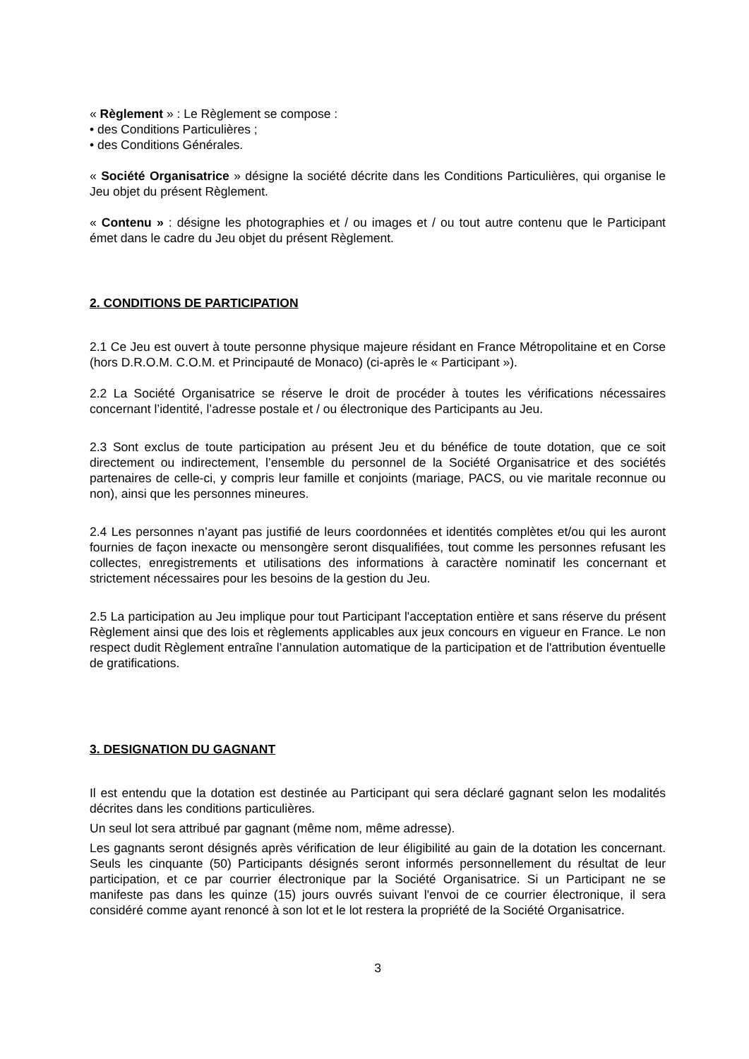« Règlement » : Le Règlement se compose :
• des Conditions Particulières ;
• des Conditions Générales.
« Société Organisatrice » désigne la société décrite dans les Conditions Particulières, qui organise le Jeu objet du présent Règlement.
« Contenu » : désigne les photographies et / ou images et / ou tout autre contenu que le Participant émet dans le cadre du Jeu objet du présent Règlement.
2. CONDITIONS DE PARTICIPATION
2.1 Ce Jeu est ouvert à toute personne physique majeure résidant en France Métropolitaine et en Corse (hors D.R.O.M. C.O.M. et Principauté de Monaco) (ci-après le « Participant »).
2.2 La Société Organisatrice se réserve le droit de procéder à toutes les vérifications nécessaires concernant l’identité, l’adresse postale et / ou électronique des Participants au Jeu.
2.3 Sont exclus de toute participation au présent Jeu et du bénéfice de toute dotation, que ce soit directement ou indirectement, l’ensemble du personnel de la Société Organisatrice et des sociétés partenaires de celle-ci, y compris leur famille et conjoints (mariage, PACS, ou vie maritale reconnue ou non), ainsi que les personnes mineures.
2.4 Les personnes n’ayant pas justifié de leurs coordonnées et identités complètes et/ou qui les auront fournies de façon inexacte ou mensongère seront disqualifiées, tout comme les personnes refusant les collectes, enregistrements et utilisations des informations à caractère nominatif les concernant et strictement nécessaires pour les besoins de la gestion du Jeu.
2.5 La participation au Jeu implique pour tout Participant l'acceptation entière et sans réserve du présent Règlement ainsi que des lois et règlements applicables aux jeux concours en vigueur en France. Le non respect dudit Règlement entraîne l’annulation automatique de la participation et de l'attribution éventuelle de gratifications.
3. DESIGNATION DU GAGNANT
Il est entendu que la dotation est destinée au Participant qui sera déclaré gagnant selon les modalités décrites dans les conditions particulières.
Un seul lot sera attribué par gagnant (même nom, même adresse).
Les gagnants seront désignés après vérification de leur éligibilité au gain de la dotation les concernant. Seuls les cinquante (50) Participants désignés seront informés personnellement du résultat de leur participation, et ce par courrier électronique par la Société Organisatrice. Si un Participant ne se manifeste pas dans les quinze (15) jours ouvrés suivant l'envoi de ce courrier électronique, il sera considéré comme ayant renoncé à son lot et le lot restera la propriété de la Société Organisatrice.
3